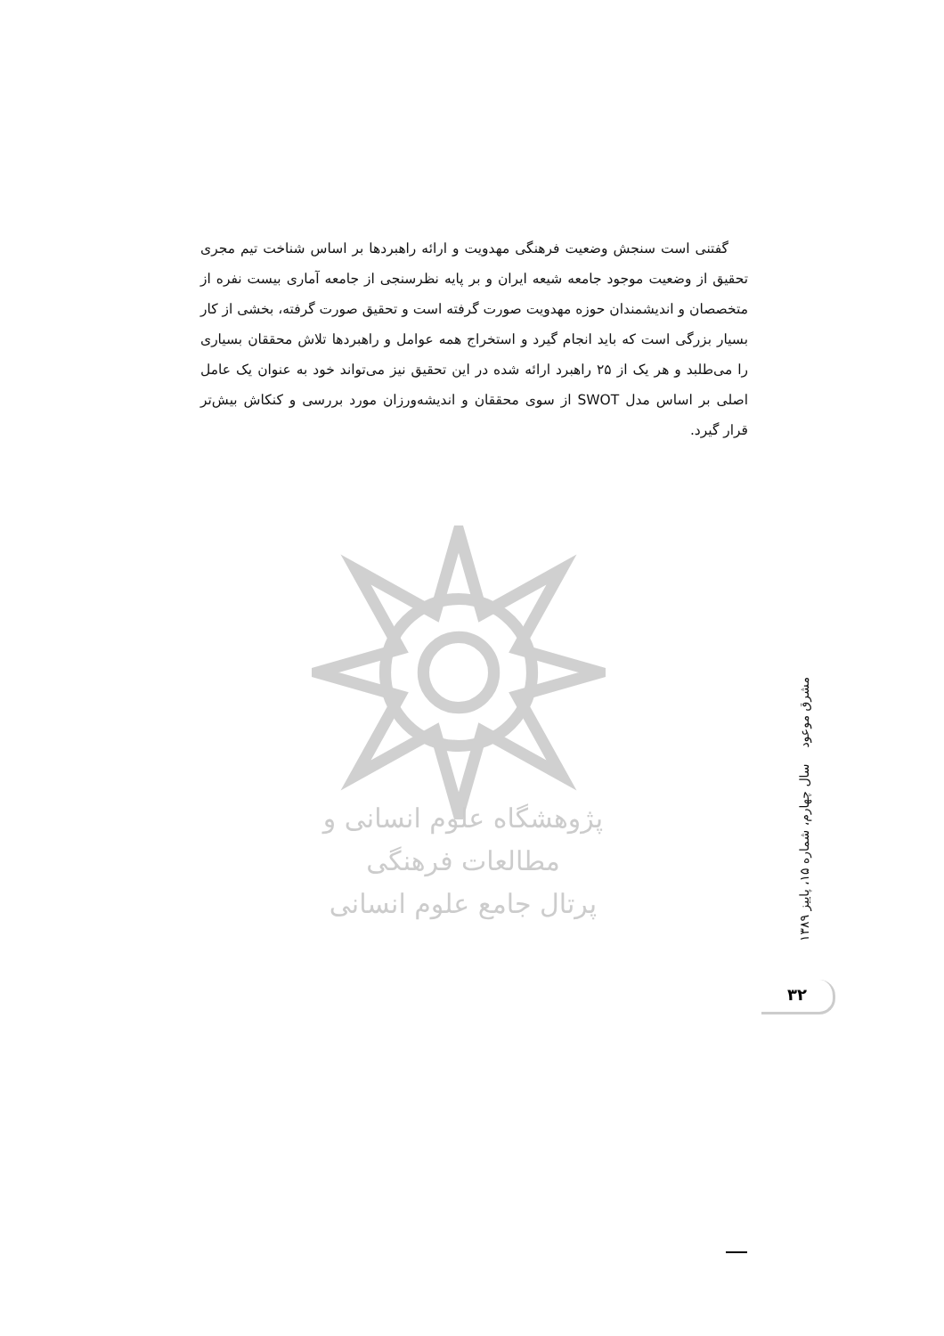گفتنی است سنجش وضعیت فرهنگی مهدویت و ارائه راهبردها بر اساس شناخت تیم مجری تحقیق از وضعیت موجود جامعه شیعه ایران و بر پایه نظرسنجی از جامعه آماری بیست نفره از متخصصان و اندیشمندان حوزه مهدویت صورت گرفته است و تحقیق صورت گرفته، بخشی از کار بسیار بزرگی است که باید انجام گیرد و استخراج همه عوامل و راهبردها تلاش محققان بسیاری را می‌طلبد و هر یک از ۲۵ راهبرد ارائه شده در این تحقیق نیز می‌تواند خود به عنوان یک عامل اصلی بر اساس مدل SWOT از سوی محققان و اندیشه‌ورزان مورد بررسی و کنکاش بیش‌تر قرار گیرد.
پژوهشگاه علوم انسانی و مطالعات فرهنگی
پرتال جامع علوم انسانی
مشرق موعود سال چهارم، شماره ۱۵، پاییز ۱۳۸۹
۳۲